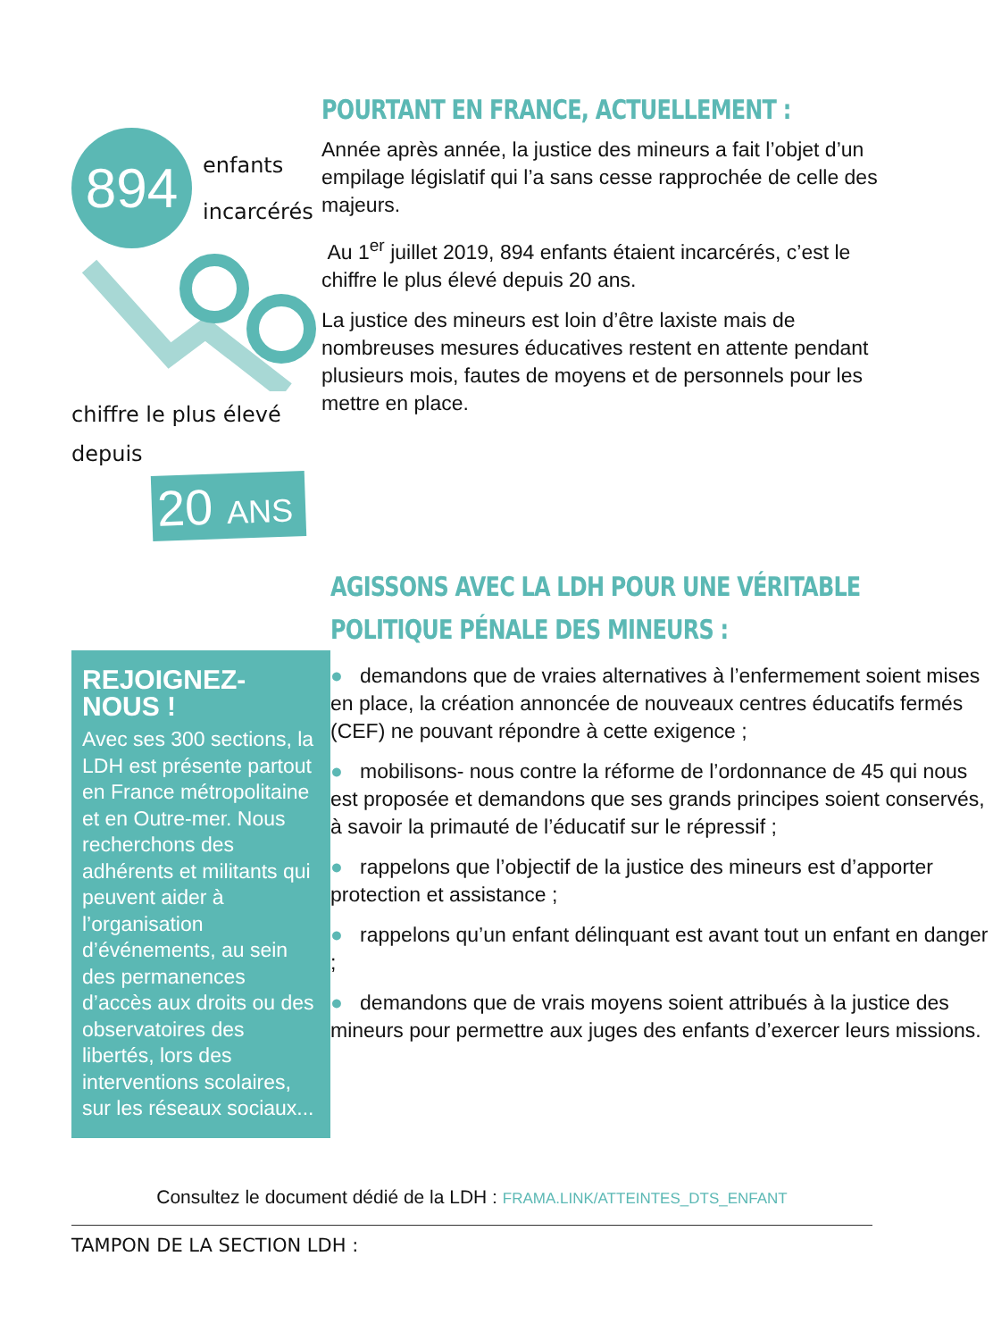894
enfants
incarcérés
chiffre le plus élevé
depuis
20 ANS
POURTANT EN FRANCE, ACTUELLEMENT :
Année après année, la justice des mineurs a fait l’objet d’un empilage législatif qui l’a sans cesse rapprochée de celle des majeurs.
Au 1<sup>er</sup> juillet 2019, 894 enfants étaient incarcérés, c’est le chiffre le plus élevé depuis 20 ans.
La justice des mineurs est loin d’être laxiste mais de nombreuses mesures éducatives restent en attente pendant plusieurs mois, fautes de moyens et de personnels pour les mettre en place.
REJOIGNEZ-NOUS !
Avec ses 300 sections, la LDH est présente partout en France métropolitaine et en Outre-mer. Nous recherchons des adhérents et militants qui peuvent aider à l’organisation d’événements, au sein des permanences d’accès aux droits ou des observatoires des libertés, lors des interventions scolaires, sur les réseaux sociaux...
AGISSONS AVEC LA LDH POUR UNE VÉRITABLE
POLITIQUE PÉNALE DES MINEURS :
● demandons que de vraies alternatives à l’enfermement soient mises en place, la création annoncée de nouveaux centres éducatifs fermés (CEF) ne pouvant répondre à cette exigence ;
● mobilisons- nous contre la réforme de l’ordonnance de 45 qui nous est proposée et demandons que ses grands principes soient conservés, à savoir la primauté de l’éducatif sur le répressif ;
● rappelons que l’objectif de la justice des mineurs est d’apporter protection et assistance ;
● rappelons qu’un enfant délinquant est avant tout un enfant en danger ;
● demandons que de vrais moyens soient attribués à la justice des mineurs pour permettre aux juges des enfants d’exercer leurs missions.
Consultez le document dédié de la LDH : FRAMA.LINK/ATTEINTES_DTS_ENFANT
TAMPON DE LA SECTION LDH :